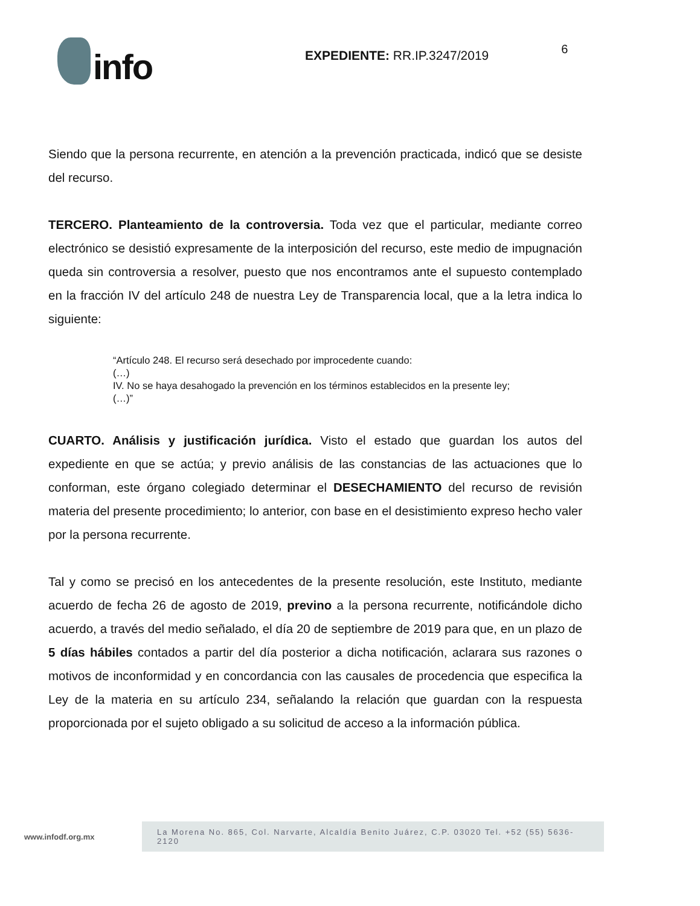info
EXPEDIENTE: RR.IP.3247/2019
6
Siendo que la persona recurrente, en atención a la prevención practicada, indicó que se desiste del recurso.
TERCERO. Planteamiento de la controversia. Toda vez que el particular, mediante correo electrónico se desistió expresamente de la interposición del recurso, este medio de impugnación queda sin controversia a resolver, puesto que nos encontramos ante el supuesto contemplado en la fracción IV del artículo 248 de nuestra Ley de Transparencia local, que a la letra indica lo siguiente:
“Artículo 248. El recurso será desechado por improcedente cuando:
(…)
IV. No se haya desahogado la prevención en los términos establecidos en la presente ley;
(…)”
CUARTO. Análisis y justificación jurídica. Visto el estado que guardan los autos del expediente en que se actúa; y previo análisis de las constancias de las actuaciones que lo conforman, este órgano colegiado determinar el DESECHAMIENTO del recurso de revisión materia del presente procedimiento; lo anterior, con base en el desistimiento expreso hecho valer por la persona recurrente.
Tal y como se precisó en los antecedentes de la presente resolución, este Instituto, mediante acuerdo de fecha 26 de agosto de 2019, previno a la persona recurrente, notificándole dicho acuerdo, a través del medio señalado, el día 20 de septiembre de 2019 para que, en un plazo de 5 días hábiles contados a partir del día posterior a dicha notificación, aclarara sus razones o motivos de inconformidad y en concordancia con las causales de procedencia que especifica la Ley de la materia en su artículo 234, señalando la relación que guardan con la respuesta proporcionada por el sujeto obligado a su solicitud de acceso a la información pública.
www.infodf.org.mx
La Morena No. 865, Col. Narvarte, Alcaldía Benito Juárez, C.P. 03020 Tel. +52 (55) 5636-2120